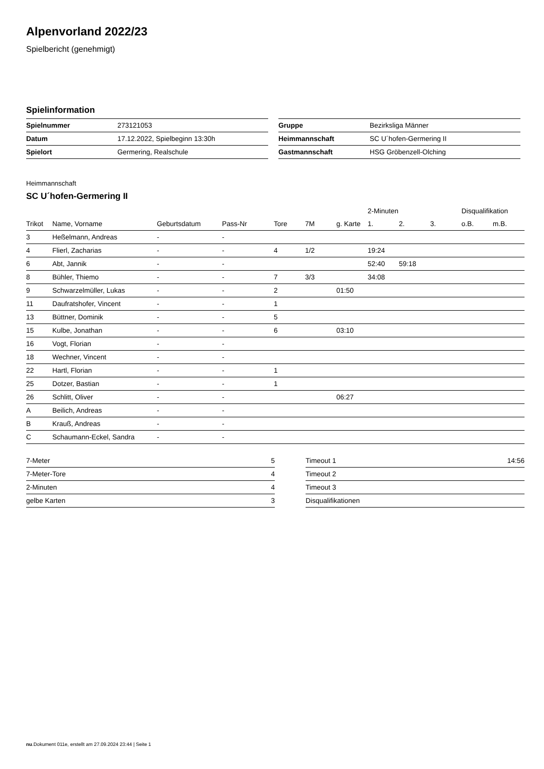Alpenvorland 2022/23
Spielbericht (genehmigt)
Spielinformation
| Spielnummer | 273121053 |
| Datum | 17.12.2022, Spielbeginn 13:30h |
| Spielort | Germering, Realschule |
| Gruppe | Bezirksliga Männer |
| Heimmannschaft | SC U´hofen-Germering II |
| Gastmannschaft | HSG Gröbenzell-Olching |
Heimmannschaft
SC U´hofen-Germering II
| | | | | | | | 2-Minuten | | | Disqualifikation | |
| --- | --- | --- | --- | --- | --- | --- | --- | --- | --- | --- | --- |
| Trikot | Name, Vorname | Geburtsdatum | Pass-Nr | Tore | 7M | g. Karte | 1. | 2. | 3. | o.B. | m.B. |
| 3 | Heßelmann, Andreas | - | - | | | | | | | | |
| 4 | Flierl, Zacharias | - | - | 4 | 1/2 | | 19:24 | | | | |
| 6 | Abt, Jannik | - | - | | | | 52:40 | 59:18 | | | |
| 8 | Bühler, Thiemo | - | - | 7 | 3/3 | | 34:08 | | | | |
| 9 | Schwarzelmüller, Lukas | - | - | 2 | | 01:50 | | | | | |
| 11 | Daufratshofer, Vincent | - | - | 1 | | | | | | | |
| 13 | Büttner, Dominik | - | - | 5 | | | | | | | |
| 15 | Kulbe, Jonathan | - | - | 6 | | 03:10 | | | | | |
| 16 | Vogt, Florian | - | - | | | | | | | | |
| 18 | Wechner, Vincent | - | - | | | | | | | | |
| 22 | Hartl, Florian | - | - | 1 | | | | | | | |
| 25 | Dotzer, Bastian | - | - | 1 | | | | | | | |
| 26 | Schlitt, Oliver | - | - | | | 06:27 | | | | | |
| A | Beilich, Andreas | - | - | | | | | | | | |
| B | Krauß, Andreas | - | - | | | | | | | | |
| C | Schaumann-Eckel, Sandra | - | - | | | | | | | | |
| 7-Meter | 5 |
| 7-Meter-Tore | 4 |
| 2-Minuten | 4 |
| gelbe Karten | 3 |
| Timeout 1 | 14:56 |
| Timeout 2 | |
| Timeout 3 | |
| Disqualifikationen | |
nu.Dokument 011e, erstellt am 27.09.2024 23:44 | Seite 1